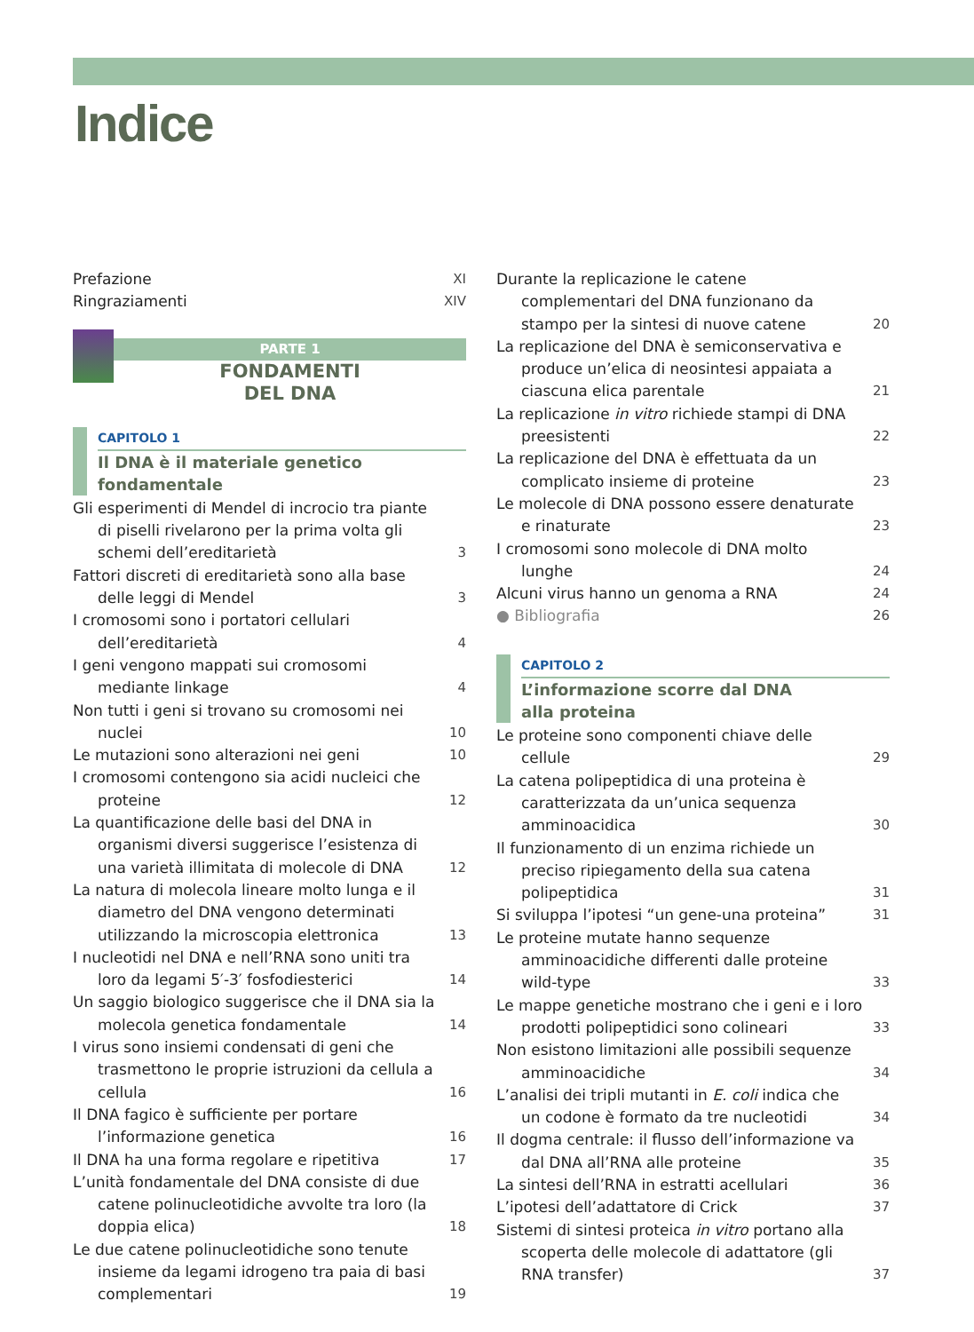Indice
Prefazione XI
Ringraziamenti XIV
PARTE 1
FONDAMENTI
DEL DNA
CAPITOLO 1
Il DNA è il materiale genetico fondamentale
Gli esperimenti di Mendel di incrocio tra piante di piselli rivelarono per la prima volta gli schemi dell’ereditarietà 3
Fattori discreti di ereditarietà sono alla base delle leggi di Mendel 3
I cromosomi sono i portatori cellulari dell’ereditarietà 4
I geni vengono mappati sui cromosomi mediante linkage 4
Non tutti i geni si trovano su cromosomi nei nuclei 10
Le mutazioni sono alterazioni nei geni 10
I cromosomi contengono sia acidi nucleici che proteine 12
La quantificazione delle basi del DNA in organismi diversi suggerisce l’esistenza di una varietà illimitata di molecole di DNA 12
La natura di molecola lineare molto lunga e il diametro del DNA vengono determinati utilizzando la microscopia elettronica 13
I nucleotidi nel DNA e nell’RNA sono uniti tra loro da legami 5′-3′ fosfodiesterici 14
Un saggio biologico suggerisce che il DNA sia la molecola genetica fondamentale 14
I virus sono insiemi condensati di geni che trasmettono le proprie istruzioni da cellula a cellula 16
Il DNA fagico è sufficiente per portare l’informazione genetica 16
Il DNA ha una forma regolare e ripetitiva 17
L’unità fondamentale del DNA consiste di due catene polinucleotidiche avvolte tra loro (la doppia elica) 18
Le due catene polinucleotidiche sono tenute insieme da legami idrogeno tra paia di basi complementari 19
Durante la replicazione le catene complementari del DNA funzionano da stampo per la sintesi di nuove catene 20
La replicazione del DNA è semiconservativa e produce un’elica di neosintesi appaiata a ciascuna elica parentale 21
La replicazione in vitro richiede stampi di DNA preesistenti 22
La replicazione del DNA è effettuata da un complicato insieme di proteine 23
Le molecole di DNA possono essere denaturate e rinaturate 23
I cromosomi sono molecole di DNA molto lunghe 24
Alcuni virus hanno un genoma a RNA 24
● Bibliografia 26
CAPITOLO 2
L’informazione scorre dal DNA
alla proteina
Le proteine sono componenti chiave delle cellule 29
La catena polipeptidica di una proteina è caratterizzata da un’unica sequenza amminoacidica 30
Il funzionamento di un enzima richiede un preciso ripiegamento della sua catena polipeptidica 31
Si sviluppa l’ipotesi “un gene-una proteina” 31
Le proteine mutate hanno sequenze amminoacidiche differenti dalle proteine wild-type 33
Le mappe genetiche mostrano che i geni e i loro prodotti polipeptidici sono colineari 33
Non esistono limitazioni alle possibili sequenze amminoacidiche 34
L’analisi dei tripli mutanti in E. coli indica che un codone è formato da tre nucleotidi 34
Il dogma centrale: il flusso dell’informazione va dal DNA all’RNA alle proteine 35
La sintesi dell’RNA in estratti acellulari 36
L’ipotesi dell’adattatore di Crick 37
Sistemi di sintesi proteica in vitro portano alla scoperta delle molecole di adattatore (gli RNA transfer) 37